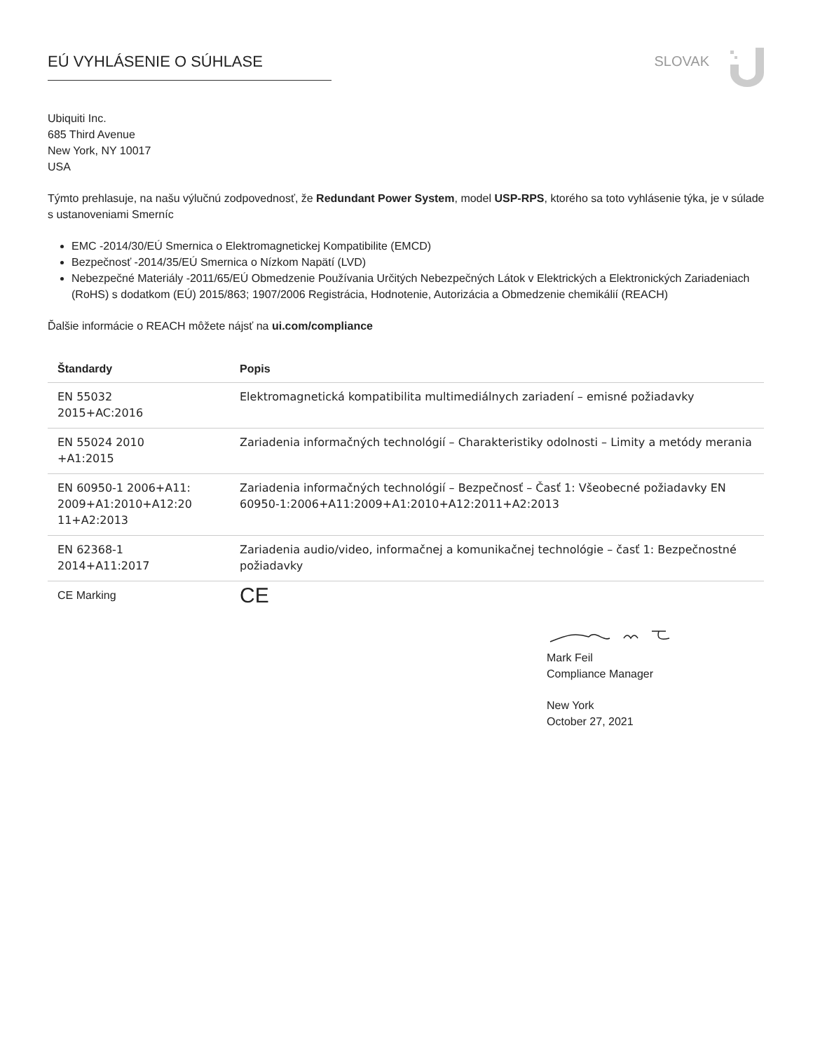EÚ VYHLÁSENIE O SÚHLASE SLOVAK
Ubiquiti Inc.
685 Third Avenue
New York, NY 10017
USA
Týmto prehlasuje, na našu výlučnú zodpovednosť, že Redundant Power System, model USP-RPS, ktorého sa toto vyhlásenie týka, je v súlade s ustanoveniami Smerníc
EMC -2014/30/EÚ Smernica o Elektromagnetickej Kompatibilite (EMCD)
Bezpečnosť -2014/35/EÚ Smernica o Nízkom Napätí (LVD)
Nebezpečné Materiály -2011/65/EÚ Obmedzenie Používania Určitých Nebezpečných Látok v Elektrických a Elektronických Zariadeniach (RoHS) s dodatkom (EÚ) 2015/863; 1907/2006 Registrácia, Hodnotenie, Autorizácia a Obmedzenie chemikálií (REACH)
Ďalšie informácie o REACH môžete nájsť na ui.com/compliance
| Štandardy | Popis |
| --- | --- |
| EN 55032 2015+AC:2016 | Elektromagnetická kompatibilita multimediálnych zariadení – emisné požiadavky |
| EN 55024 2010 +A1:2015 | Zariadenia informačných technológií – Charakteristiky odolnosti – Limity a metódy merania |
| EN 60950-1 2006+A11: 2009+A1:2010+A12:20 11+A2:2013 | Zariadenia informačných technológií – Bezpečnosť – Časť 1: Všeobecné požiadavky EN 60950-1:2006+A11:2009+A1:2010+A12:2011+A2:2013 |
| EN 62368-1 2014+A11:2017 | Zariadenia audio/video, informačnej a komunikačnej technológie – časť 1: Bezpečnostné požiadavky |
| CE Marking | CE |
Mark Feil
Compliance Manager
New York
October 27, 2021